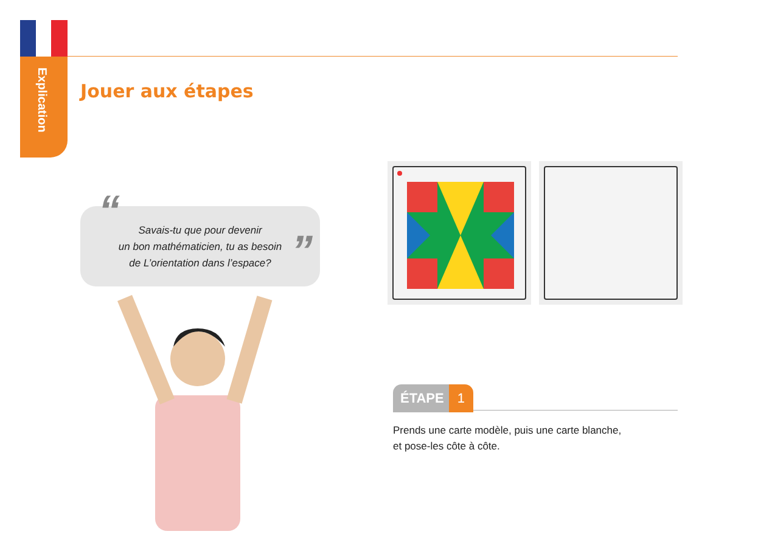Explication
Jouer aux étapes
“Savais-tu que pour devenir
un bon mathématicien, tu as besoin
de L’orientation dans l’espace?”
ÉTAPE 1
Prends une carte modèle, puis une carte blanche,
et pose-les côte à côte.